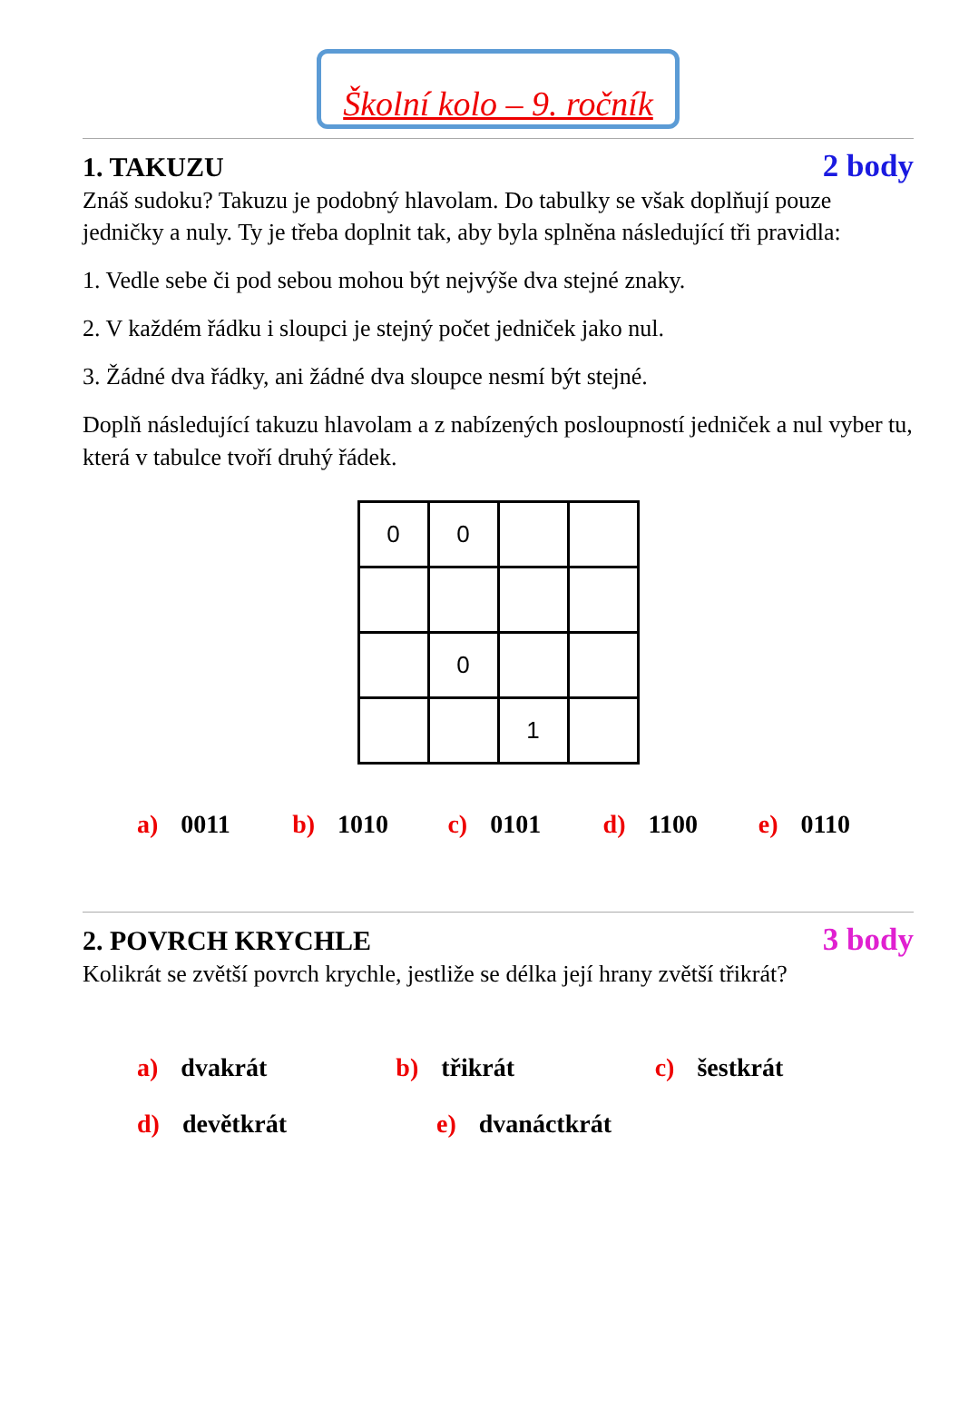Školní kolo – 9. ročník
1. TAKUZU 2 body
Znáš sudoku? Takuzu je podobný hlavolam. Do tabulky se však doplňují pouze jedničky a nuly. Ty je třeba doplnit tak, aby byla splněna následující tři pravidla:
1. Vedle sebe či pod sebou mohou být nejvýše dva stejné znaky.
2. V každém řádku i sloupci je stejný počet jedniček jako nul.
3. Žádné dva řádky, ani žádné dva sloupce nesmí být stejné.
Doplň následující takuzu hlavolam a z nabízených posloupností jedniček a nul vyber tu, která v tabulce tvoří druhý řádek.
| 0 | 0 | | |
| | 0 | | |
| | | 1 | |
a) 0011 b) 1010 c) 0101 d) 1100 e) 0110
2. POVRCH KRYCHLE 3 body
Kolikrát se zvětší povrch krychle, jestliže se délka její hrany zvětší třikrát?
a) dvakrát b) třikrát c) šestkrát
d) devětkrát e) dvanáctkrát